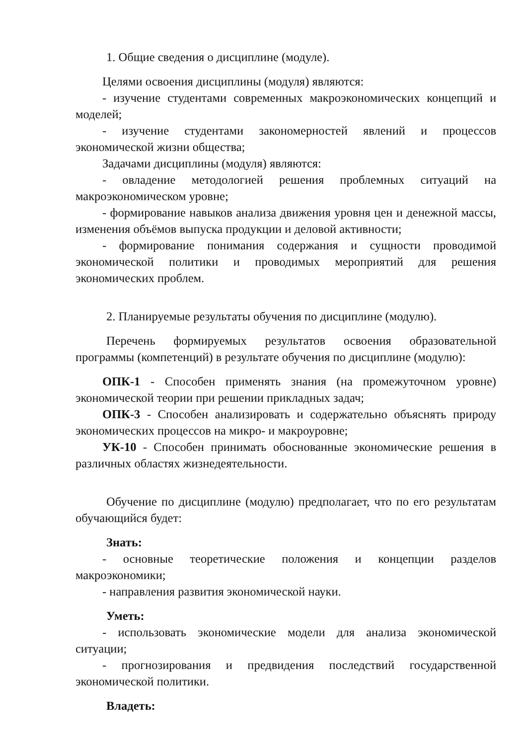1. Общие сведения о дисциплине (модуле).
Целями освоения дисциплины (модуля) являются:
- изучение студентами современных макроэкономических концепций и моделей;
- изучение студентами закономерностей явлений и процессов экономической жизни общества;
Задачами дисциплины (модуля) являются:
- овладение методологией решения проблемных ситуаций на макроэкономическом уровне;
- формирование навыков анализа движения уровня цен и денежной массы, изменения объёмов выпуска продукции и деловой активности;
- формирование понимания содержания и сущности проводимой экономической политики и проводимых мероприятий для решения экономических проблем.
2. Планируемые результаты обучения по дисциплине (модулю).
Перечень формируемых результатов освоения образовательной программы (компетенций) в результате обучения по дисциплине (модулю):
ОПК-1 - Способен применять знания (на промежуточном уровне) экономической теории при решении прикладных задач;
ОПК-3 - Способен анализировать и содержательно объяснять природу экономических процессов на микро- и макроуровне;
УК-10 - Способен принимать обоснованные экономические решения в различных областях жизнедеятельности.
Обучение по дисциплине (модулю) предполагает, что по его результатам обучающийся будет:
Знать:
- основные теоретические положения и концепции разделов макроэкономики;
- направления развития экономической науки.
Уметь:
- использовать экономические модели для анализа экономической ситуации;
- прогнозирования и предвидения последствий государственной экономической политики.
Владеть: